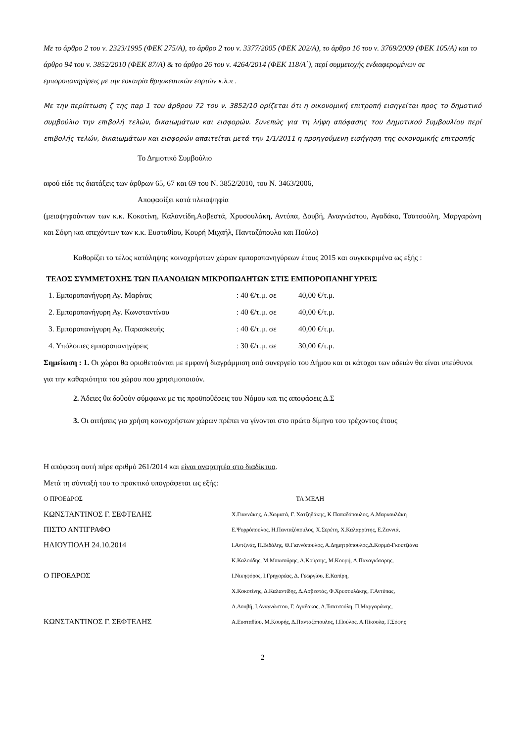Με το άρθρο 2 του ν. 2323/1995 (ΦΕΚ 275/Α), το άρθρο 2 του ν. 3377/2005 (ΦΕΚ 202/Α), το άρθρο 16 του ν. 3769/2009 (ΦΕΚ 105/Α) και το άρθρο 94 του ν. 3852/2010 (ΦΕΚ 87/Α) & το άρθρο 26 του ν. 4264/2014 (ΦΕΚ 118/Α΄), περί συμμετοχής ενδιαφερομένων σε εμποροπανηγύρεις με την ευκαιρία θρησκευτικών εορτών κ.λ.π .
Με την περίπτωση ζ της παρ 1 του άρθρου 72 του ν. 3852/10 ορίζεται ότι η οικονομική επιτροπή εισηγείται προς το δημοτικό συμβούλιο την επιβολή τελών, δικαιωμάτων και εισφορών. Συνεπώς για τη λήψη απόφασης του Δημοτικού Συμβουλίου περί επιβολής τελών, δικαιωμάτων και εισφορών απαιτείται μετά την 1/1/2011 η προηγούμενη εισήγηση της οικονομικής επιτροπής
Το Δημοτικό Συμβούλιο
αφού είδε τις διατάξεις των άρθρων 65, 67 και 69 του Ν. 3852/2010, του Ν. 3463/2006,
Αποφασίζει κατά πλειοψηφία
(μειοψηφούντων των κ.κ. Κοκοτίνη, Καλαντίδη,Ασβεστά, Χρυσουλάκη, Αντύπα, Δουβή, Αναγνώστου, Αγαδάκο, Τσατσούλη, Μαργαρώνη και Σόφη και απεχόντων των κ.κ. Ευσταθίου, Κουρή Μιχαήλ, Πανταζόπουλο και Πούλο)
Καθορίζει το τέλος κατάληψης κοινοχρήστων χώρων εμποροπανηγύρεων έτους 2015 και συγκεκριμένα ως εξής :
ΤΕΛΟΣ ΣΥΜΜΕΤΟΧΗΣ ΤΩΝ ΠΛΑΝΟΔΙΩΝ ΜΙΚΡΟΠΩΛΗΤΩΝ ΣΤΙΣ ΕΜΠΟΡΟΠΑΝΗΓΥΡΕΙΣ
| 1. Εμποροπανήγυρη Αγ. Μαρίνας | : 40 €/τ.μ. σε | 40,00 €/τ.μ. |
| 2. Εμποροπανήγυρη Αγ. Κωνσταντίνου | : 40 €/τ.μ. σε | 40,00 €/τ.μ. |
| 3. Εμποροπανήγυρη Αγ. Παρασκευής | : 40 €/τ.μ. σε | 40,00 €/τ.μ. |
| 4. Υπόλοιπες εμποροπανηγύρεις | : 30 €/τ.μ. σε | 30,00 €/τ.μ. |
Σημείωση : 1. Οι χώροι θα οριοθετούνται με εμφανή διαγράμμιση από συνεργείο του Δήμου και οι κάτοχοι των αδειών θα είναι υπεύθυνοι για την καθαριότητα του χώρου που χρησιμοποιούν.
2. Άδειες θα δοθούν σύμφωνα με τις προϋποθέσεις του Νόμου και τις αποφάσεις Δ.Σ
3. Οι αιτήσεις για χρήση κοινοχρήστων χώρων πρέπει να γίνονται στο πρώτο δίμηνο του τρέχοντος έτους
Η απόφαση αυτή πήρε αριθμό 261/2014 και είναι αναρτητέα στο διαδίκτυο.
Μετά τη σύνταξή του το πρακτικό υπογράφεται ως εξής:
| Ο ΠΡΟΕΔΡΟΣ | ΤΑ ΜΕΛΗ |
| ΚΩΝΣΤΑΝΤΙΝΟΣ Γ. ΣΕΦΤΕΛΗΣ | Χ.Γιαννάκης, Α.Χωματά, Γ. Χατζηδάκης, Κ Παπαδόπουλος, Α.Μαρκουλάκη |
| ΠΙΣΤΟ ΑΝΤΙΓΡΑΦΟ | Ε.Ψυρρόπουλος, Η.Πανταζόπουλος, Χ.Σερέτη, Χ.Καλαρρύτης, Ε.Ζαννιά, |
| ΗΛΙΟΥΠΟΛΗ 24.10.2014 | Ι.Αντζινάς, Π.Βιδάλης, Θ.Γιαννόπουλος, Α.Δημητρόπουλος,Δ.Κορμά-Γκουτζιάνα |
| | Κ.Καλούδης, Μ.Μπασούρης, Α.Κούρτης, Μ.Κουρή, Α.Παναγιώταρης, |
| Ο ΠΡΟΕΔΡΟΣ | Ι.Νικηφόρος, Ι.Γρηγορέας, Δ. Γεωργίου, Ε.Καπίρη, |
| | Χ.Κοκοτίνης, Δ.Καλαντίδης, Δ.Ασβεστάς, Φ.Χρυσουλάκης, Γ.Αντύπας, |
| | Α.Δουβή, Ι.Αναγνώστου, Γ. Αγαδάκος, Α.Τσατσούλη, Π.Μαργαρώνης, |
| ΚΩΝΣΤΑΝΤΙΝΟΣ Γ. ΣΕΦΤΕΛΗΣ | Α.Ευσταθίου, Μ.Κουρής, Δ.Πανταζόπουλος, Ι.Πούλος, Α.Πίκουλα, Γ.Σόφης |
2